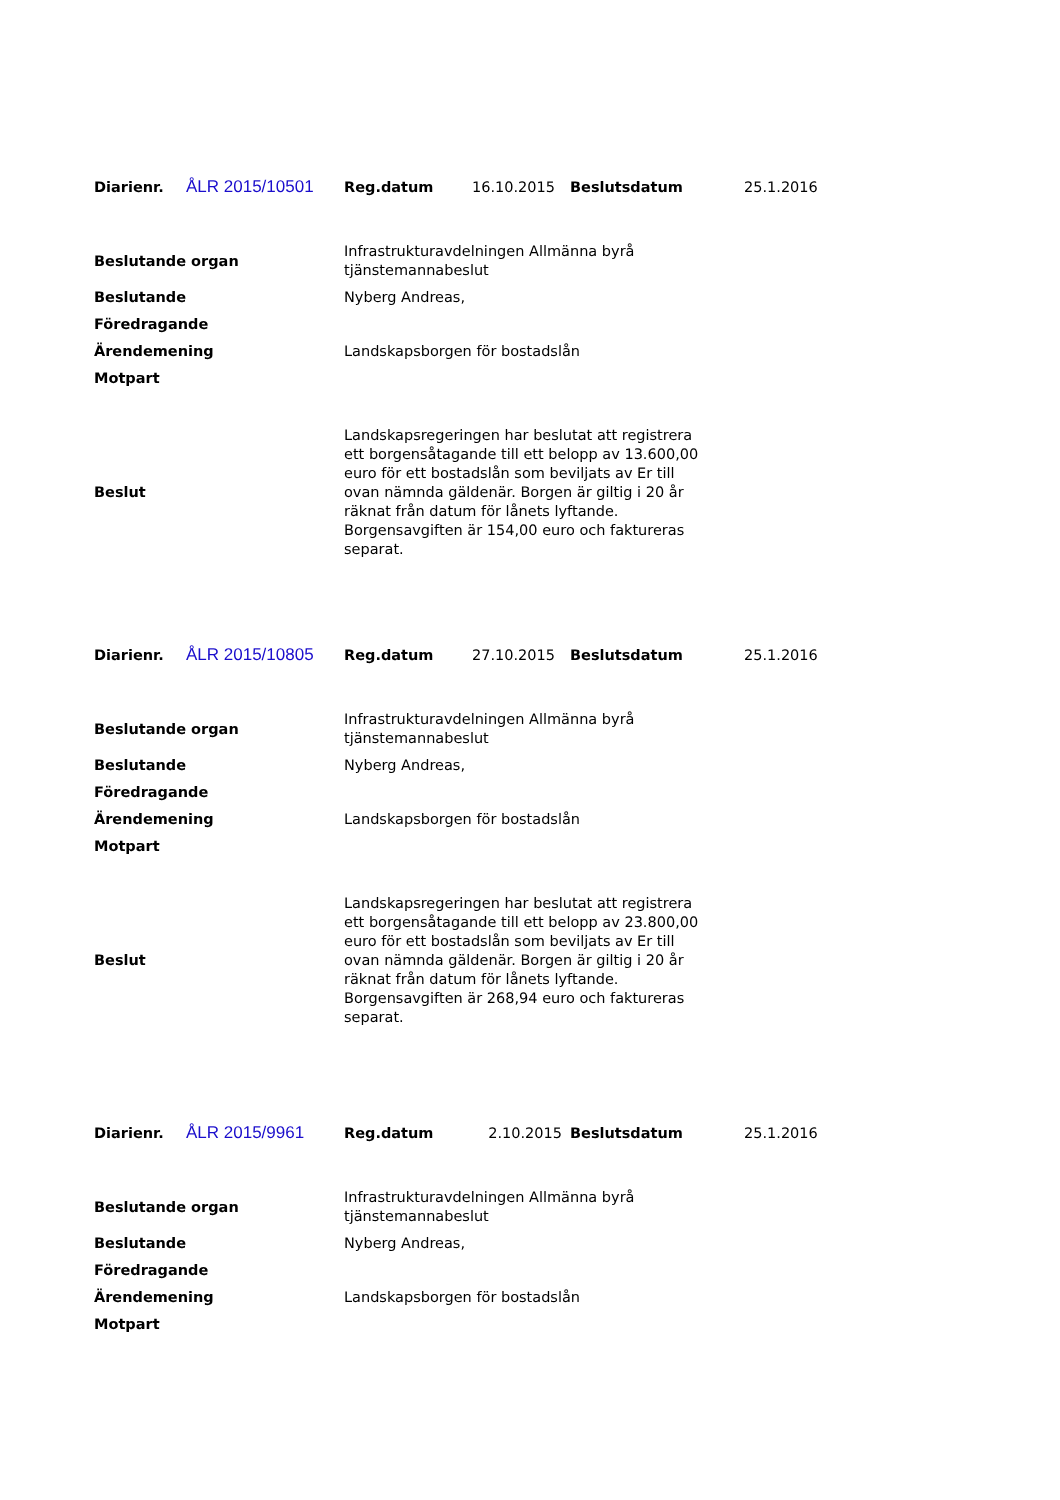| Diarienr. | ÅLR 2015/10501 | Reg.datum | 16.10.2015 | Beslutsdatum | 25.1.2016 |
| Beslutande organ | Infrastrukturavdelningen Allmänna byrå tjänstemannabeslut |
| Beslutande | Nyberg Andreas, |
| Föredragande | |
| Ärendemening | Landskapsborgen för bostadslån |
| Motpart | |
| Beslut | Landskapsregeringen har beslutat att registrera ett borgensåtagande till ett belopp av 13.600,00 euro för ett bostadslån som beviljats av Er till ovan nämnda gäldenär. Borgen är giltig i 20 år räknat från datum för lånets lyftande. Borgensavgiften är 154,00 euro och faktureras separat. |
| Diarienr. | ÅLR 2015/10805 | Reg.datum | 27.10.2015 | Beslutsdatum | 25.1.2016 |
| Beslutande organ | Infrastrukturavdelningen Allmänna byrå tjänstemannabeslut |
| Beslutande | Nyberg Andreas, |
| Föredragande | |
| Ärendemening | Landskapsborgen för bostadslån |
| Motpart | |
| Beslut | Landskapsregeringen har beslutat att registrera ett borgensåtagande till ett belopp av 23.800,00 euro för ett bostadslån som beviljats av Er till ovan nämnda gäldenär. Borgen är giltig i 20 år räknat från datum för lånets lyftande. Borgensavgiften är 268,94 euro och faktureras separat. |
| Diarienr. | ÅLR 2015/9961 | Reg.datum | 2.10.2015 | Beslutsdatum | 25.1.2016 |
| Beslutande organ | Infrastrukturavdelningen Allmänna byrå tjänstemannabeslut |
| Beslutande | Nyberg Andreas, |
| Föredragande | |
| Ärendemening | Landskapsborgen för bostadslån |
| Motpart | |